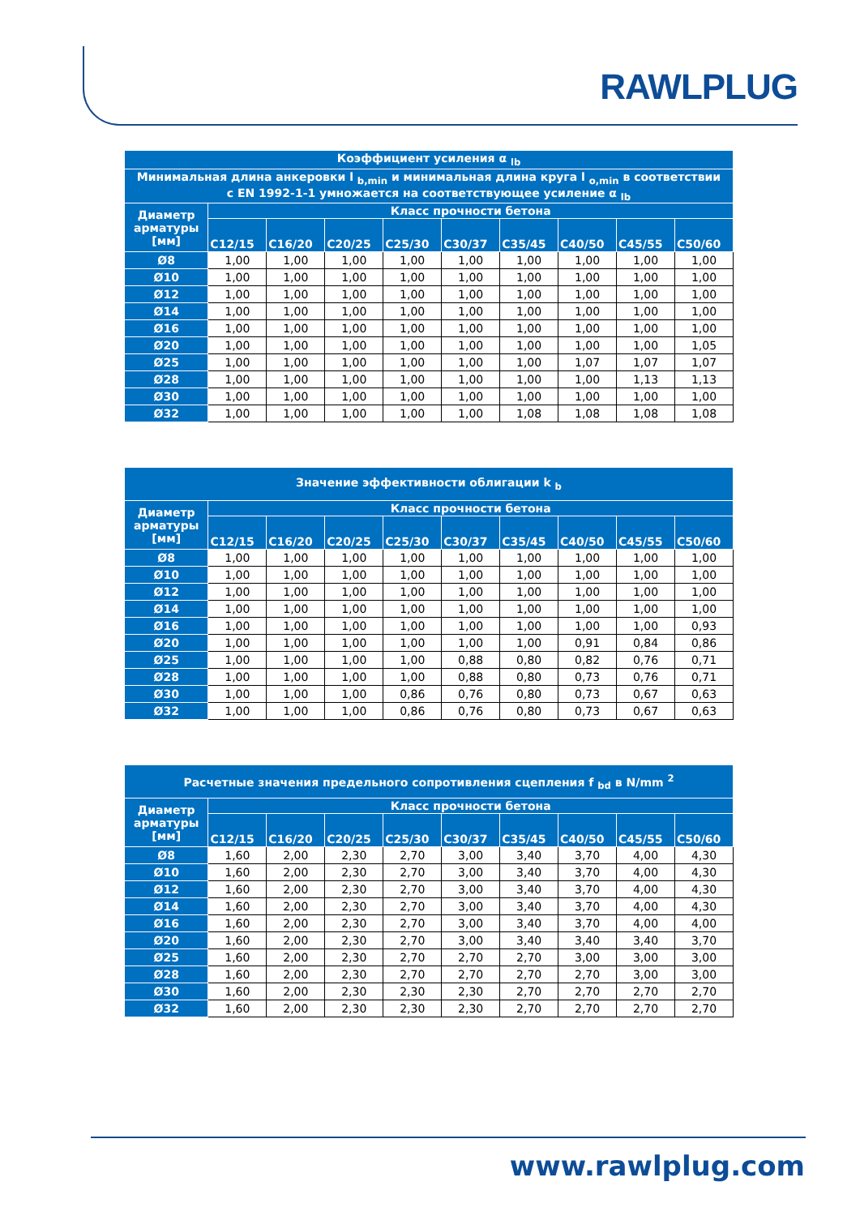RAWLPLUG
| Коэффициент усиления α <sub>lb</sub> | | | | | | | | | |
| --- | --- | --- | --- | --- | --- | --- | --- | --- | --- |
| Минимальная длина анкеровки l <sub>b,min</sub> и минимальная длина круга l <sub>o,min</sub> в соответствии с EN 1992-1-1 умножается на соответствующее усиление α <sub>lb</sub> | | | | | | | | | |
| Диаметр арматуры [мм] | Класс прочности бетона | | | | | | | | |
| | C12/15 | C16/20 | C20/25 | C25/30 | C30/37 | C35/45 | C40/50 | C45/55 | C50/60 |
| Ø8 | 1,00 | 1,00 | 1,00 | 1,00 | 1,00 | 1,00 | 1,00 | 1,00 | 1,00 |
| Ø10 | 1,00 | 1,00 | 1,00 | 1,00 | 1,00 | 1,00 | 1,00 | 1,00 | 1,00 |
| Ø12 | 1,00 | 1,00 | 1,00 | 1,00 | 1,00 | 1,00 | 1,00 | 1,00 | 1,00 |
| Ø14 | 1,00 | 1,00 | 1,00 | 1,00 | 1,00 | 1,00 | 1,00 | 1,00 | 1,00 |
| Ø16 | 1,00 | 1,00 | 1,00 | 1,00 | 1,00 | 1,00 | 1,00 | 1,00 | 1,00 |
| Ø20 | 1,00 | 1,00 | 1,00 | 1,00 | 1,00 | 1,00 | 1,00 | 1,00 | 1,05 |
| Ø25 | 1,00 | 1,00 | 1,00 | 1,00 | 1,00 | 1,00 | 1,07 | 1,07 | 1,07 |
| Ø28 | 1,00 | 1,00 | 1,00 | 1,00 | 1,00 | 1,00 | 1,00 | 1,13 | 1,13 |
| Ø30 | 1,00 | 1,00 | 1,00 | 1,00 | 1,00 | 1,00 | 1,00 | 1,00 | 1,00 |
| Ø32 | 1,00 | 1,00 | 1,00 | 1,00 | 1,00 | 1,08 | 1,08 | 1,08 | 1,08 |
| Значение эффективности облигации k <sub>b</sub> | | | | | | | | | |
| --- | --- | --- | --- | --- | --- | --- | --- | --- | --- |
| Диаметр арматуры [мм] | Класс прочности бетона | | | | | | | | |
| | C12/15 | C16/20 | C20/25 | C25/30 | C30/37 | C35/45 | C40/50 | C45/55 | C50/60 |
| Ø8 | 1,00 | 1,00 | 1,00 | 1,00 | 1,00 | 1,00 | 1,00 | 1,00 | 1,00 |
| Ø10 | 1,00 | 1,00 | 1,00 | 1,00 | 1,00 | 1,00 | 1,00 | 1,00 | 1,00 |
| Ø12 | 1,00 | 1,00 | 1,00 | 1,00 | 1,00 | 1,00 | 1,00 | 1,00 | 1,00 |
| Ø14 | 1,00 | 1,00 | 1,00 | 1,00 | 1,00 | 1,00 | 1,00 | 1,00 | 1,00 |
| Ø16 | 1,00 | 1,00 | 1,00 | 1,00 | 1,00 | 1,00 | 1,00 | 1,00 | 0,93 |
| Ø20 | 1,00 | 1,00 | 1,00 | 1,00 | 1,00 | 1,00 | 0,91 | 0,84 | 0,86 |
| Ø25 | 1,00 | 1,00 | 1,00 | 1,00 | 0,88 | 0,80 | 0,82 | 0,76 | 0,71 |
| Ø28 | 1,00 | 1,00 | 1,00 | 1,00 | 0,88 | 0,80 | 0,73 | 0,76 | 0,71 |
| Ø30 | 1,00 | 1,00 | 1,00 | 0,86 | 0,76 | 0,80 | 0,73 | 0,67 | 0,63 |
| Ø32 | 1,00 | 1,00 | 1,00 | 0,86 | 0,76 | 0,80 | 0,73 | 0,67 | 0,63 |
| Расчетные значения предельного сопротивления сцепления f <sub>bd</sub> в N/mm <sup>2</sup> | | | | | | | | | |
| --- | --- | --- | --- | --- | --- | --- | --- | --- | --- |
| Диаметр арматуры [мм] | Класс прочности бетона | | | | | | | | |
| | C12/15 | C16/20 | C20/25 | C25/30 | C30/37 | C35/45 | C40/50 | C45/55 | C50/60 |
| Ø8 | 1,60 | 2,00 | 2,30 | 2,70 | 3,00 | 3,40 | 3,70 | 4,00 | 4,30 |
| Ø10 | 1,60 | 2,00 | 2,30 | 2,70 | 3,00 | 3,40 | 3,70 | 4,00 | 4,30 |
| Ø12 | 1,60 | 2,00 | 2,30 | 2,70 | 3,00 | 3,40 | 3,70 | 4,00 | 4,30 |
| Ø14 | 1,60 | 2,00 | 2,30 | 2,70 | 3,00 | 3,40 | 3,70 | 4,00 | 4,30 |
| Ø16 | 1,60 | 2,00 | 2,30 | 2,70 | 3,00 | 3,40 | 3,70 | 4,00 | 4,00 |
| Ø20 | 1,60 | 2,00 | 2,30 | 2,70 | 3,00 | 3,40 | 3,40 | 3,40 | 3,70 |
| Ø25 | 1,60 | 2,00 | 2,30 | 2,70 | 2,70 | 2,70 | 3,00 | 3,00 | 3,00 |
| Ø28 | 1,60 | 2,00 | 2,30 | 2,70 | 2,70 | 2,70 | 2,70 | 3,00 | 3,00 |
| Ø30 | 1,60 | 2,00 | 2,30 | 2,30 | 2,30 | 2,70 | 2,70 | 2,70 | 2,70 |
| Ø32 | 1,60 | 2,00 | 2,30 | 2,30 | 2,30 | 2,70 | 2,70 | 2,70 | 2,70 |
www.rawlplug.com